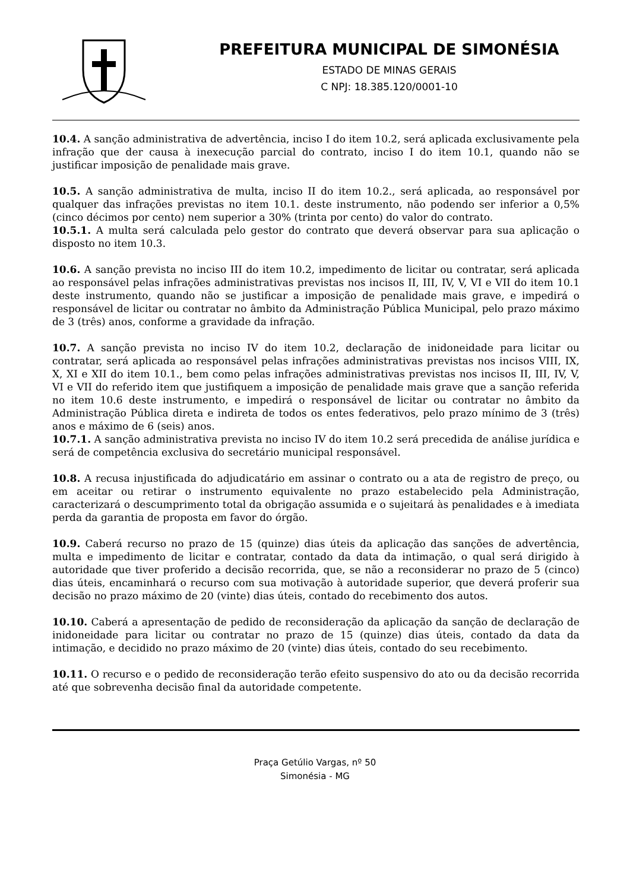PREFEITURA MUNICIPAL DE SIMONÉSIA
ESTADO DE MINAS GERAIS
C NPJ: 18.385.120/0001-10
10.4. A sanção administrativa de advertência, inciso I do item 10.2, será aplicada exclusivamente pela infração que der causa à inexecução parcial do contrato, inciso I do item 10.1, quando não se justificar imposição de penalidade mais grave.
10.5. A sanção administrativa de multa, inciso II do item 10.2., será aplicada, ao responsável por qualquer das infrações previstas no item 10.1. deste instrumento, não podendo ser inferior a 0,5% (cinco décimos por cento) nem superior a 30% (trinta por cento) do valor do contrato.
10.5.1. A multa será calculada pelo gestor do contrato que deverá observar para sua aplicação o disposto no item 10.3.
10.6. A sanção prevista no inciso III do item 10.2, impedimento de licitar ou contratar, será aplicada ao responsável pelas infrações administrativas previstas nos incisos II, III, IV, V, VI e VII do item 10.1 deste instrumento, quando não se justificar a imposição de penalidade mais grave, e impedirá o responsável de licitar ou contratar no âmbito da Administração Pública Municipal, pelo prazo máximo de 3 (três) anos, conforme a gravidade da infração.
10.7. A sanção prevista no inciso IV do item 10.2, declaração de inidoneidade para licitar ou contratar, será aplicada ao responsável pelas infrações administrativas previstas nos incisos VIII, IX, X, XI e XII do item 10.1., bem como pelas infrações administrativas previstas nos incisos II, III, IV, V, VI e VII do referido item que justifiquem a imposição de penalidade mais grave que a sanção referida no item 10.6 deste instrumento, e impedirá o responsável de licitar ou contratar no âmbito da Administração Pública direta e indireta de todos os entes federativos, pelo prazo mínimo de 3 (três) anos e máximo de 6 (seis) anos.
10.7.1. A sanção administrativa prevista no inciso IV do item 10.2 será precedida de análise jurídica e será de competência exclusiva do secretário municipal responsável.
10.8. A recusa injustificada do adjudicatário em assinar o contrato ou a ata de registro de preço, ou em aceitar ou retirar o instrumento equivalente no prazo estabelecido pela Administração, caracterizará o descumprimento total da obrigação assumida e o sujeitará às penalidades e à imediata perda da garantia de proposta em favor do órgão.
10.9. Caberá recurso no prazo de 15 (quinze) dias úteis da aplicação das sanções de advertência, multa e impedimento de licitar e contratar, contado da data da intimação, o qual será dirigido à autoridade que tiver proferido a decisão recorrida, que, se não a reconsiderar no prazo de 5 (cinco) dias úteis, encaminhará o recurso com sua motivação à autoridade superior, que deverá proferir sua decisão no prazo máximo de 20 (vinte) dias úteis, contado do recebimento dos autos.
10.10. Caberá a apresentação de pedido de reconsideração da aplicação da sanção de declaração de inidoneidade para licitar ou contratar no prazo de 15 (quinze) dias úteis, contado da data da intimação, e decidido no prazo máximo de 20 (vinte) dias úteis, contado do seu recebimento.
10.11. O recurso e o pedido de reconsideração terão efeito suspensivo do ato ou da decisão recorrida até que sobrevenha decisão final da autoridade competente.
Praça Getúlio Vargas, nº 50
Simonésia - MG